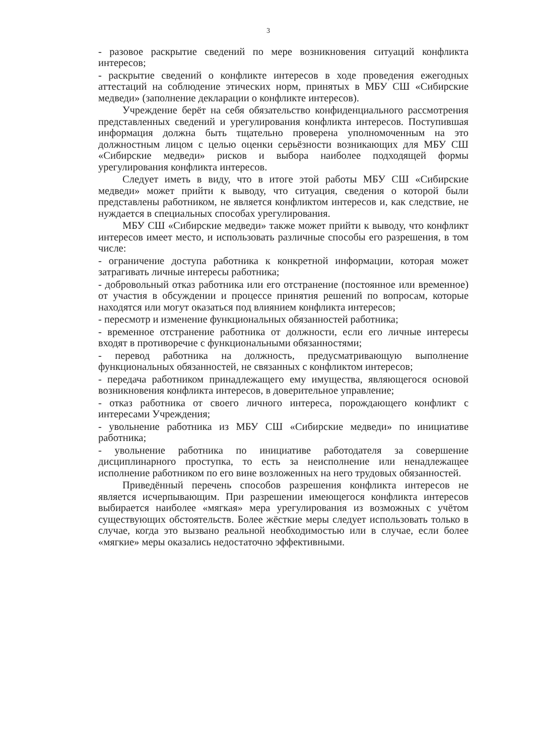3
- разовое раскрытие сведений по мере возникновения ситуаций конфликта интересов;
- раскрытие сведений о конфликте интересов в ходе проведения ежегодных аттестаций на соблюдение этических норм, принятых в МБУ СШ «Сибирские медведи» (заполнение декларации о конфликте интересов).
Учреждение берёт на себя обязательство конфиденциального рассмотрения представленных сведений и урегулирования конфликта интересов. Поступившая информация должна быть тщательно проверена уполномоченным на это должностным лицом с целью оценки серьёзности возникающих для МБУ СШ «Сибирские медведи» рисков и выбора наиболее подходящей формы урегулирования конфликта интересов.
Следует иметь в виду, что в итоге этой работы МБУ СШ «Сибирские медведи» может прийти к выводу, что ситуация, сведения о которой были представлены работником, не является конфликтом интересов и, как следствие, не нуждается в специальных способах урегулирования.
МБУ СШ «Сибирские медведи» также может прийти к выводу, что конфликт интересов имеет место, и использовать различные способы его разрешения, в том числе:
- ограничение доступа работника к конкретной информации, которая может затрагивать личные интересы работника;
- добровольный отказ работника или его отстранение (постоянное или временное) от участия в обсуждении и процессе принятия решений по вопросам, которые находятся или могут оказаться под влиянием конфликта интересов;
- пересмотр и изменение функциональных обязанностей работника;
- временное отстранение работника от должности, если его личные интересы входят в противоречие с функциональными обязанностями;
- перевод работника на должность, предусматривающую выполнение функциональных обязанностей, не связанных с конфликтом интересов;
- передача работником принадлежащего ему имущества, являющегося основой возникновения конфликта интересов, в доверительное управление;
- отказ работника от своего личного интереса, порождающего конфликт с интересами Учреждения;
- увольнение работника из МБУ СШ «Сибирские медведи» по инициативе работника;
- увольнение работника по инициативе работодателя за совершение дисциплинарного проступка, то есть за неисполнение или ненадлежащее исполнение работником по его вине возложенных на него трудовых обязанностей.
Приведённый перечень способов разрешения конфликта интересов не является исчерпывающим. При разрешении имеющегося конфликта интересов выбирается наиболее «мягкая» мера урегулирования из возможных с учётом существующих обстоятельств. Более жёсткие меры следует использовать только в случае, когда это вызвано реальной необходимостью или в случае, если более «мягкие» меры оказались недостаточно эффективными.